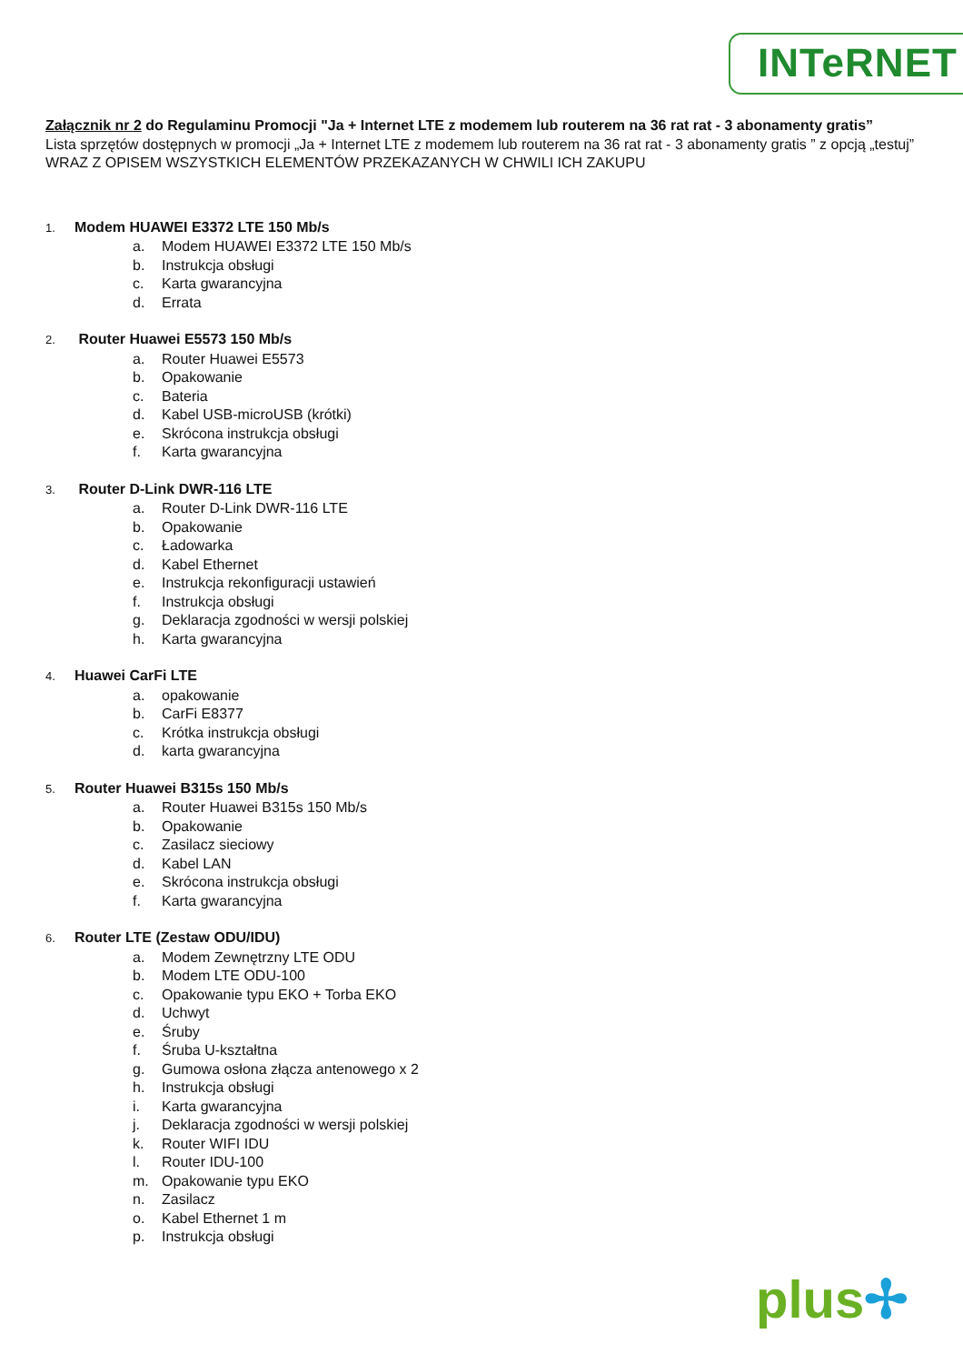INTeRNET
Załącznik nr 2 do Regulaminu Promocji "Ja + Internet LTE z modemem lub routerem na 36 rat rat - 3 abonamenty gratis”
Lista sprzętów dostępnych w promocji „Ja + Internet LTE z modemem lub routerem na 36 rat rat - 3 abonamenty gratis ” z opcją „testuj” WRAZ Z OPISEM WSZYSTKICH ELEMENTÓW PRZEKAZANYCH W CHWILI ICH ZAKUPU
1. Modem HUAWEI E3372 LTE 150 Mb/s
a. Modem HUAWEI E3372 LTE 150 Mb/s
b. Instrukcja obsługi
c. Karta gwarancyjna
d. Errata
2. Router Huawei E5573 150 Mb/s
a. Router Huawei E5573
b. Opakowanie
c. Bateria
d. Kabel USB-microUSB (krótki)
e. Skrócona instrukcja obsługi
f. Karta gwarancyjna
3. Router D-Link DWR-116 LTE
a. Router D-Link DWR-116 LTE
b. Opakowanie
c. Ładowarka
d. Kabel Ethernet
e. Instrukcja rekonfiguracji ustawień
f. Instrukcja obsługi
g. Deklaracja zgodności w wersji polskiej
h. Karta gwarancyjna
4. Huawei CarFi LTE
a. opakowanie
b. CarFi E8377
c. Krótka instrukcja obsługi
d. karta gwarancyjna
5. Router Huawei B315s 150 Mb/s
a. Router Huawei B315s 150 Mb/s
b. Opakowanie
c. Zasilacz sieciowy
d. Kabel LAN
e. Skrócona instrukcja obsługi
f. Karta gwarancyjna
6. Router LTE (Zestaw ODU/IDU)
a. Modem Zewnętrzny LTE ODU
b. Modem LTE ODU-100
c. Opakowanie typu EKO + Torba EKO
d. Uchwyt
e. Śruby
f. Śruba U-kształtna
g. Gumowa osłona złącza antenowego x 2
h. Instrukcja obsługi
i. Karta gwarancyjna
j. Deklaracja zgodności w wersji polskiej
k. Router WIFI IDU
l. Router IDU-100
m. Opakowanie typu EKO
n. Zasilacz
o. Kabel Ethernet 1 m
p. Instrukcja obsługi
plus✢